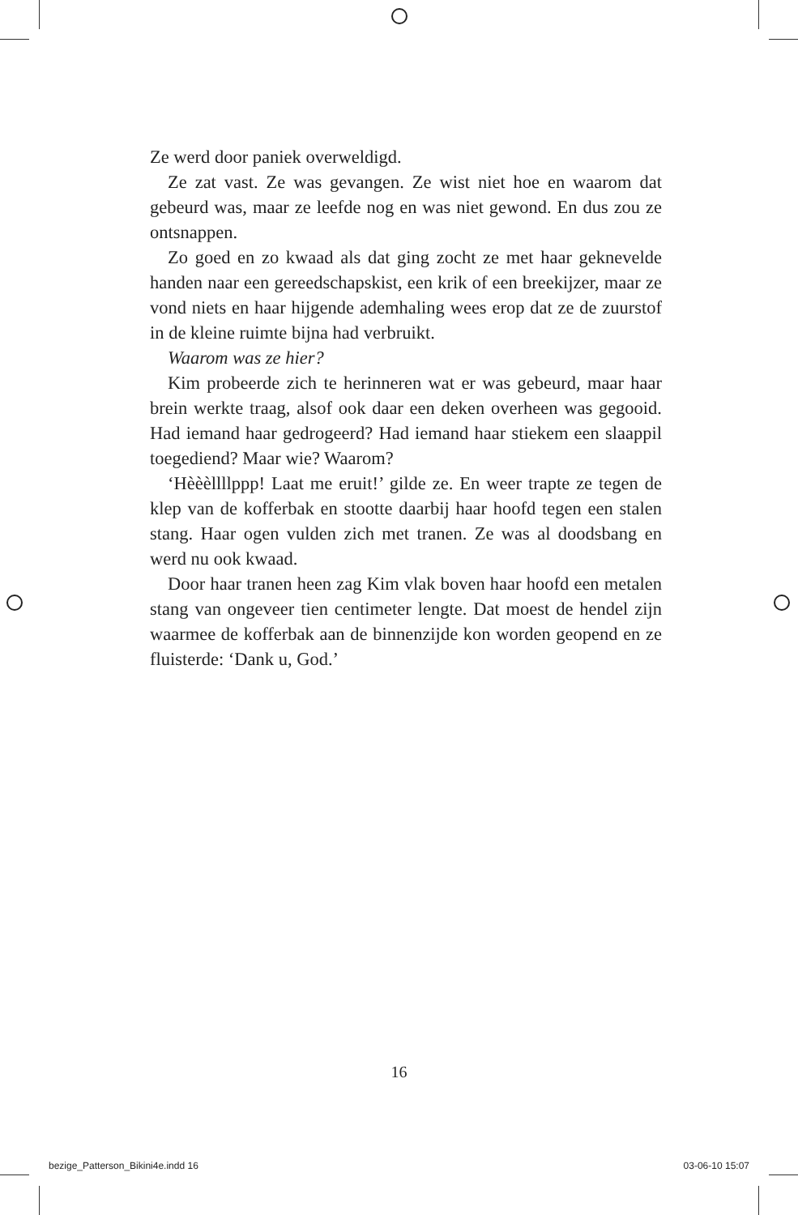Ze werd door paniek overweldigd.
Ze zat vast. Ze was gevangen. Ze wist niet hoe en waarom dat gebeurd was, maar ze leefde nog en was niet gewond. En dus zou ze ontsnappen.
Zo goed en zo kwaad als dat ging zocht ze met haar geknevelde handen naar een gereedschapskist, een krik of een breekijzer, maar ze vond niets en haar hijgende ademhaling wees erop dat ze de zuurstof in de kleine ruimte bijna had verbruikt.
Waarom was ze hier?
Kim probeerde zich te herinneren wat er was gebeurd, maar haar brein werkte traag, alsof ook daar een deken overheen was gegooid. Had iemand haar gedrogeerd? Had iemand haar stiekem een slaappil toegediend? Maar wie? Waarom?
‘Hèèèllllppp! Laat me eruit!’ gilde ze. En weer trapte ze tegen de klep van de kofferbak en stootte daarbij haar hoofd tegen een stalen stang. Haar ogen vulden zich met tranen. Ze was al doodsbang en werd nu ook kwaad.
Door haar tranen heen zag Kim vlak boven haar hoofd een metalen stang van ongeveer tien centimeter lengte. Dat moest de hendel zijn waarmee de kofferbak aan de binnenzijde kon worden geopend en ze fluisterde: ‘Dank u, God.’
16
bezige_Patterson_Bikini4e.indd 16 03-06-10 15:07